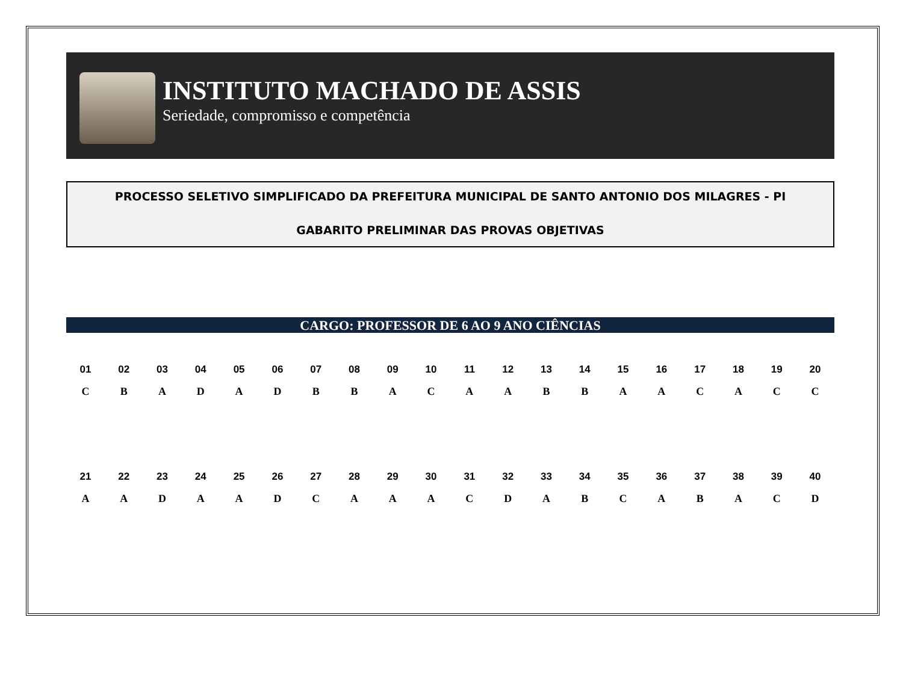INSTITUTO MACHADO DE ASSIS
Seriedade, compromisso e competência
PROCESSO SELETIVO SIMPLIFICADO DA PREFEITURA MUNICIPAL DE SANTO ANTONIO DOS MILAGRES - PI
GABARITO PRELIMINAR DAS PROVAS OBJETIVAS
CARGO: PROFESSOR DE 6 AO 9 ANO CIÊNCIAS
| 01 | 02 | 03 | 04 | 05 | 06 | 07 | 08 | 09 | 10 | 11 | 12 | 13 | 14 | 15 | 16 | 17 | 18 | 19 | 20 |
| --- | --- | --- | --- | --- | --- | --- | --- | --- | --- | --- | --- | --- | --- | --- | --- | --- | --- | --- | --- |
| C | B | A | D | A | D | B | B | A | C | A | A | B | B | A | A | C | A | C | C |
| 21 | 22 | 23 | 24 | 25 | 26 | 27 | 28 | 29 | 30 | 31 | 32 | 33 | 34 | 35 | 36 | 37 | 38 | 39 | 40 |
| --- | --- | --- | --- | --- | --- | --- | --- | --- | --- | --- | --- | --- | --- | --- | --- | --- | --- | --- | --- |
| A | A | D | A | A | D | C | A | A | A | C | D | A | B | C | A | B | A | C | D |